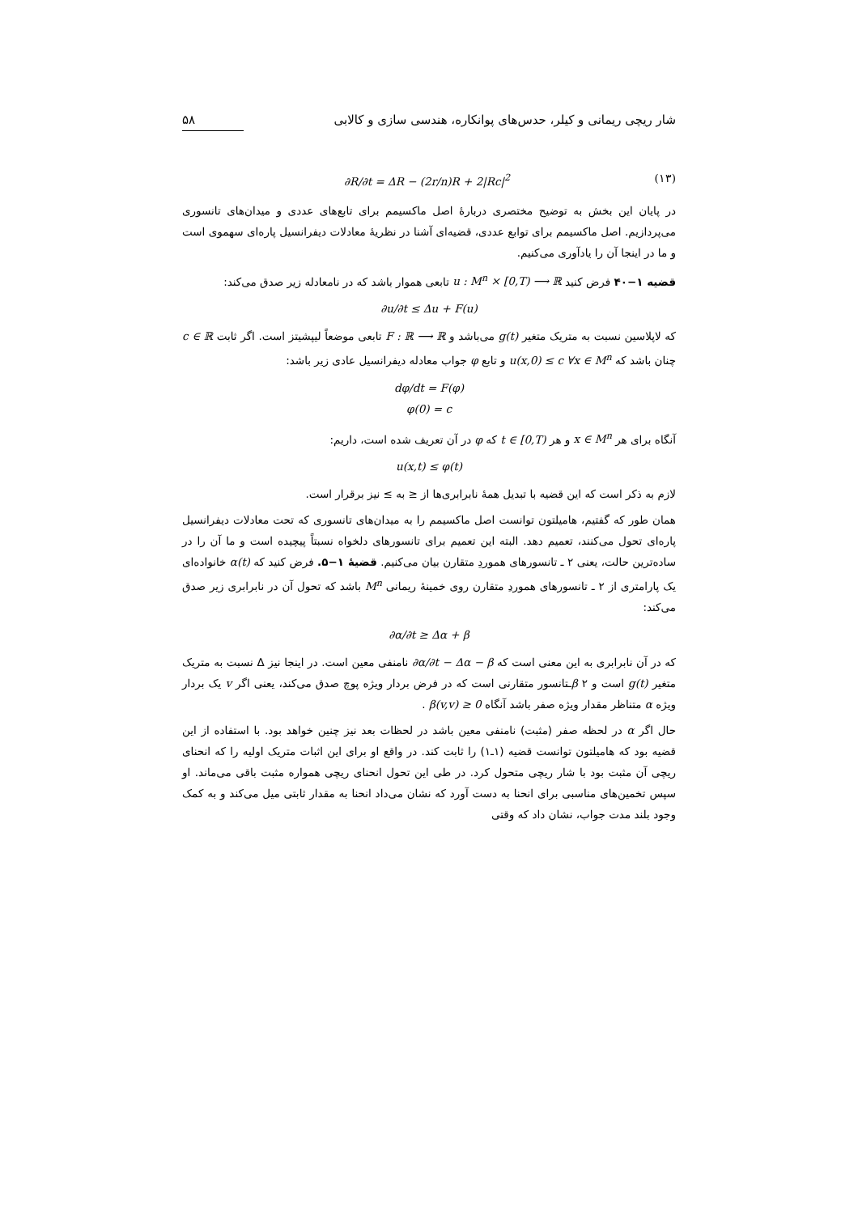شار ریچی ریمانی و کیلر، حدس‌های پوانکاره، هندسی سازی و کالابی ۵۸
∂R/∂t = ΔR − (2r/n)R + 2|Rc|<sup>2</sup> (۱۳)
در پایان این بخش به توضیح مختصری دربارهٔ اصل ماکسیمم برای تابع‌های عددی و میدان‌های تانسوری می‌پردازیم. اصل ماکسیمم برای توابع عددی، قضیه‌ای آشنا در نظریهٔ معادلات دیفرانسیل پاره‌ای سهموی است و ما در اینجا آن را یادآوری می‌کنیم.
قضیه ۱−۴۰ فرض کنید u : M<sup>n</sup> × [0,T) ⟶ ℝ تابعی هموار باشد که در نامعادله زیر صدق می‌کند:
∂u/∂t ≤ Δu + F(u)
که لاپلاسین نسبت به متریک متغیر g(t) می‌باشد و F : ℝ ⟶ ℝ تابعی موضعاً لیپشیتز است. اگر ثابت c ∈ ℝ چنان باشد که u(x,0) ≤ c ∀x ∈ M<sup>n</sup> و تابع φ جواب معادله دیفرانسیل عادی زیر باشد:
dφ/dt = F(φ)
φ(0) = c
آنگاه برای هر x ∈ M<sup>n</sup> و هر t ∈ [0,T) که φ در آن تعریف شده است، داریم:
u(x,t) ≤ φ(t)
لازم به ذکر است که این قضیه با تبدیل همهٔ نابرابری‌ها از ≤ به ≥ نیز برقرار است.
همان طور که گفتیم، هامیلتون توانست اصل ماکسیمم را به میدان‌های تانسوری که تحت معادلات دیفرانسیل پاره‌ای تحول می‌کنند، تعمیم دهد. البته این تعمیم برای تانسورهای دلخواه نسبتاً پیچیده است و ما آن را در ساده‌ترین حالت، یعنی ۲ ـ تانسورهای هموردِ متقارن بیان می‌کنیم. قضیهٔ ۱−۵. فرض کنید که α(t) خانواده‌ای یک پارامتری از ۲ ـ تانسورهای هموردِ متقارن روی خمینهٔ ریمانی M<sup>n</sup> باشد که تحول آن در نابرابری زیر صدق می‌کند:
∂α/∂t ≥ Δα + β
که در آن نابرابری به این معنی است که ∂α/∂t − Δα − β نامنفی معین است. در اینجا نیز Δ نسبت به متریک متغیر g(t) است و β ۲ـتانسور متقارنی است که در فرض بردار ویژه پوچ صدق می‌کند، یعنی اگر v یک بردار ویژه α متناظر مقدار ویژه صفر باشد آنگاه β(v,v) ≥ 0 .
حال اگر α در لحظه صفر (مثبت) نامنفی معین باشد در لحظات بعد نیز چنین خواهد بود. با استفاده از این قضیه بود که هامیلتون توانست قضیه (۱ـ۱) را ثابت کند. در واقع او برای این اثبات متریک اولیه را که انحنای ریچی آن مثبت بود با شار ریچی متحول کرد. در طی این تحول انحنای ریچی همواره مثبت باقی می‌ماند. او سپس تخمین‌های مناسبی برای انحنا به دست آورد که نشان می‌داد انحنا به مقدار ثابتی میل می‌کند و به کمک وجود بلند مدت جواب، نشان داد که وقتی